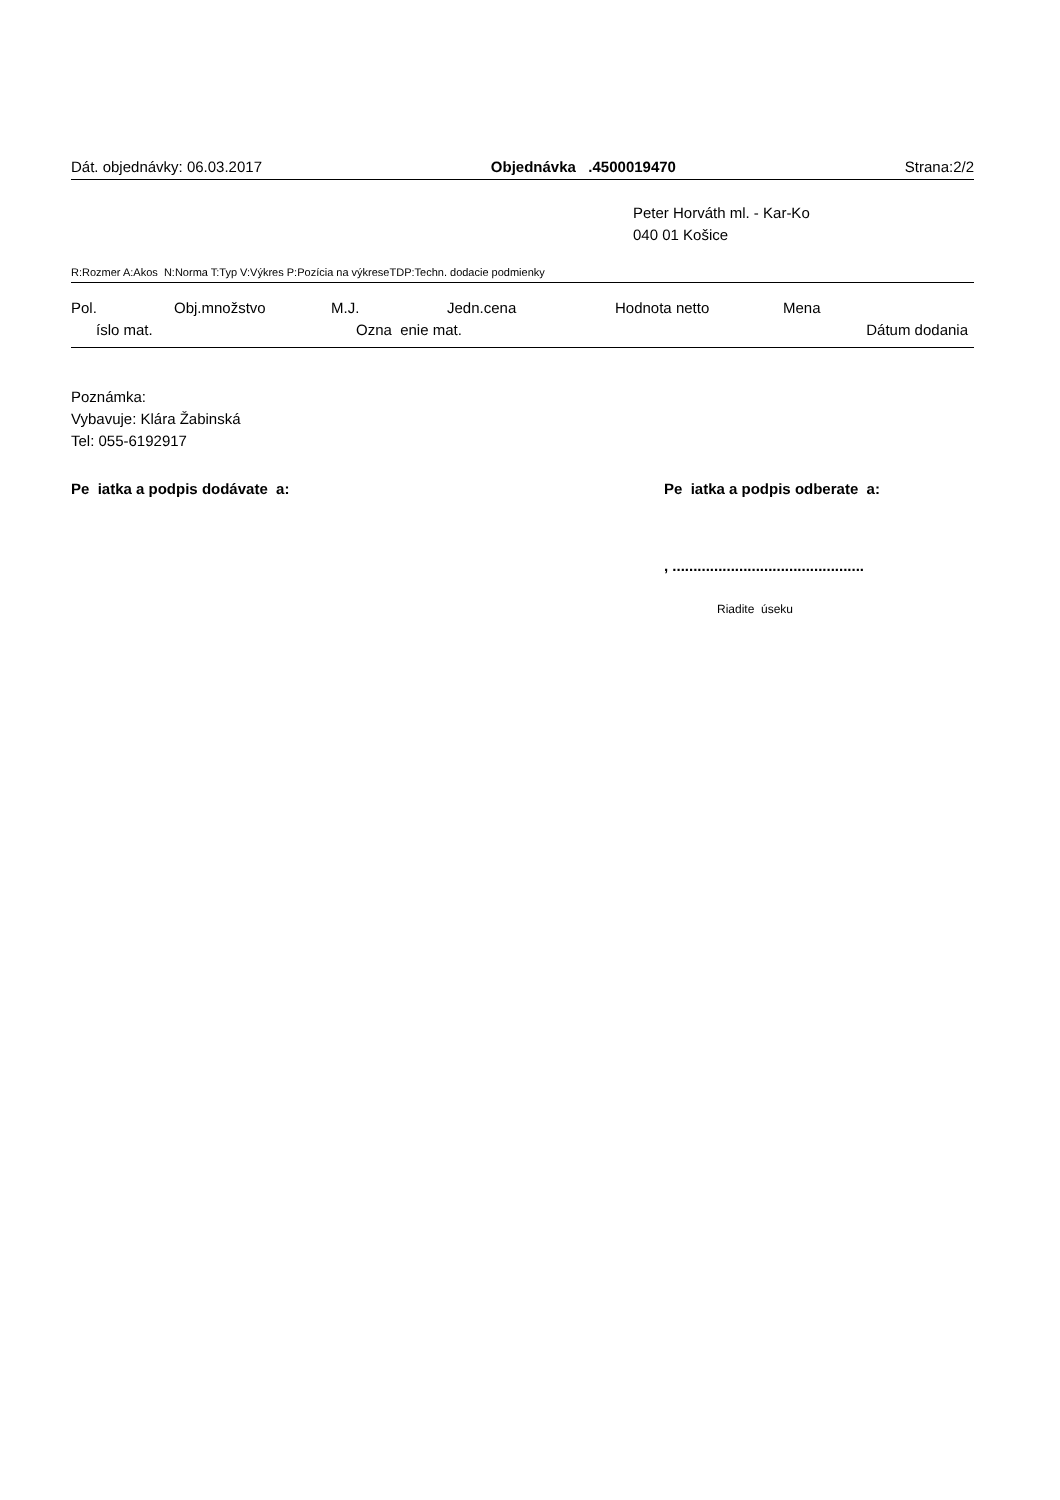Dát. objednávky: 06.03.2017 Objednávka .4500019470 Strana:2/2
Peter Horváth ml. - Kar-Ko
040 01 Košice
R:Rozmer A:Akos N:Norma T:Typ V:Výkres P:Pozícia na výkreseTDP:Techn. dodacie podmienky
Pol. Obj.množstvo M.J. Jedn.cena Hodnota netto Mena
íslo mat. Ozna enie mat. Dátum dodania
Poznámka:
Vybavuje: Klára Žabinská
Tel: 055-6192917
Pe iatka a podpis dodávate a: Pe iatka a podpis odberate a:
, ..............................................
Riadite úseku